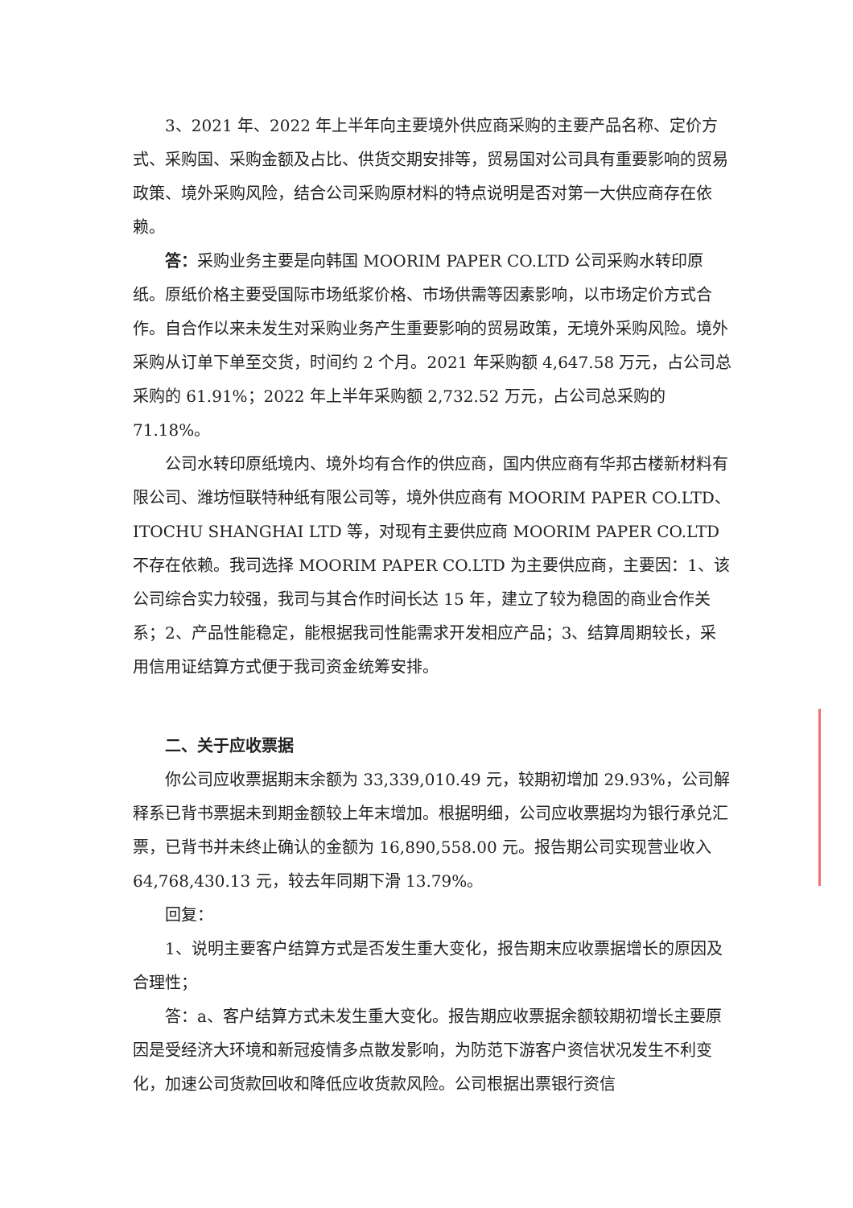3、2021 年、2022 年上半年向主要境外供应商采购的主要产品名称、定价方式、采购国、采购金额及占比、供货交期安排等，贸易国对公司具有重要影响的贸易政策、境外采购风险，结合公司采购原材料的特点说明是否对第一大供应商存在依赖。
答：采购业务主要是向韩国 MOORIM PAPER CO.LTD 公司采购水转印原纸。原纸价格主要受国际市场纸浆价格、市场供需等因素影响，以市场定价方式合作。自合作以来未发生对采购业务产生重要影响的贸易政策，无境外采购风险。境外采购从订单下单至交货，时间约 2 个月。2021 年采购额 4,647.58 万元，占公司总采购的 61.91%；2022 年上半年采购额 2,732.52 万元，占公司总采购的 71.18%。
公司水转印原纸境内、境外均有合作的供应商，国内供应商有华邦古楼新材料有限公司、潍坊恒联特种纸有限公司等，境外供应商有 MOORIM PAPER CO.LTD、ITOCHU SHANGHAI LTD 等，对现有主要供应商 MOORIM PAPER CO.LTD 不存在依赖。我司选择 MOORIM PAPER CO.LTD 为主要供应商，主要因：1、该公司综合实力较强，我司与其合作时间长达 15 年，建立了较为稳固的商业合作关系；2、产品性能稳定，能根据我司性能需求开发相应产品；3、结算周期较长，采用信用证结算方式便于我司资金统筹安排。
二、关于应收票据
你公司应收票据期末余额为 33,339,010.49 元，较期初增加 29.93%，公司解释系已背书票据未到期金额较上年末增加。根据明细，公司应收票据均为银行承兑汇票，已背书并未终止确认的金额为 16,890,558.00 元。报告期公司实现营业收入 64,768,430.13 元，较去年同期下滑 13.79%。
回复：
1、说明主要客户结算方式是否发生重大变化，报告期末应收票据增长的原因及合理性；
答：a、客户结算方式未发生重大变化。报告期应收票据余额较期初增长主要原因是受经济大环境和新冠疫情多点散发影响，为防范下游客户资信状况发生不利变化，加速公司货款回收和降低应收货款风险。公司根据出票银行资信